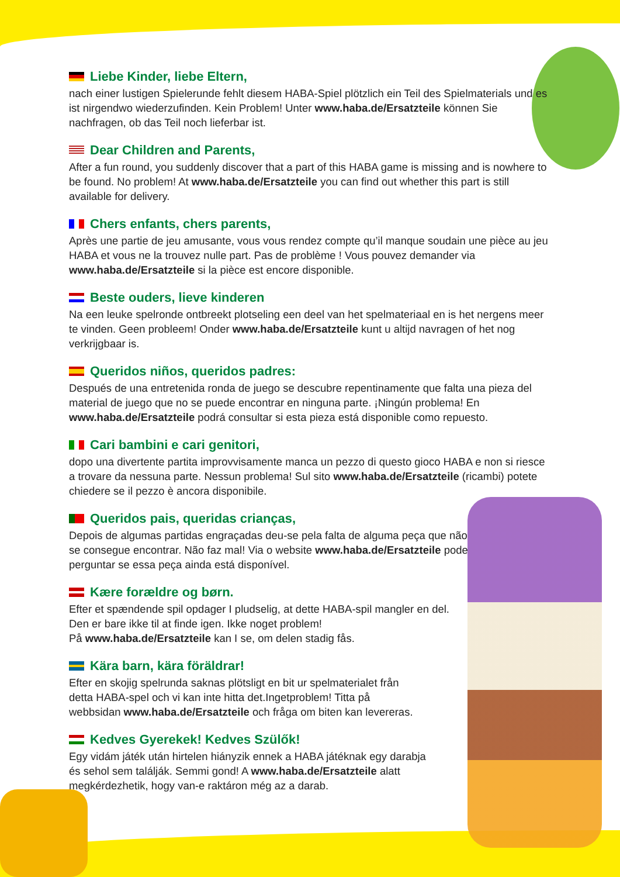Liebe Kinder, liebe Eltern,
nach einer lustigen Spielerunde fehlt diesem HABA-Spiel plötzlich ein Teil des Spielmaterials und es ist nirgendwo wiederzufinden. Kein Problem! Unter www.haba.de/Ersatzteile können Sie nachfragen, ob das Teil noch lieferbar ist.
Dear Children and Parents,
After a fun round, you suddenly discover that a part of this HABA game is missing and is nowhere to be found. No problem! At www.haba.de/Ersatzteile you can find out whether this part is still available for delivery.
Chers enfants, chers parents,
Après une partie de jeu amusante, vous vous rendez compte qu’il manque soudain une pièce au jeu HABA et vous ne la trouvez nulle part. Pas de problème ! Vous pouvez demander via www.haba.de/Ersatzteile si la pièce est encore disponible.
Beste ouders, lieve kinderen
Na een leuke spelronde ontbreekt plotseling een deel van het spelmateriaal en is het nergens meer te vinden. Geen probleem! Onder www.haba.de/Ersatzteile kunt u altijd navragen of het nog verkrijgbaar is.
Queridos niños, queridos padres:
Después de una entretenida ronda de juego se descubre repentinamente que falta una pieza del material de juego que no se puede encontrar en ninguna parte. ¡Ningún problema! En www.haba.de/Ersatzteile podrá consultar si esta pieza está disponible como repuesto.
Cari bambini e cari genitori,
dopo una divertente partita improvvisamente manca un pezzo di questo gioco HABA e non si riesce a trovare da nessuna parte. Nessun problema! Sul sito www.haba.de/Ersatzteile (ricambi) potete chiedere se il pezzo è ancora disponibile.
Queridos pais, queridas crianças,
Depois de algumas partidas engraçadas deu-se pela falta de alguma peça que não
se consegue encontrar. Não faz mal! Via o website www.haba.de/Ersatzteile pode
perguntar se essa peça ainda está disponível.
Kære forældre og børn.
Efter et spændende spil opdager I pludselig, at dette HABA-spil mangler en del.
Den er bare ikke til at finde igen. Ikke noget problem!
På www.haba.de/Ersatzteile kan I se, om delen stadig fås.
Kära barn, kära föräldrar!
Efter en skojig spelrunda saknas plötsligt en bit ur spelmaterialet från
detta HABA-spel och vi kan inte hitta det.Ingetproblem! Titta på
webbsidan www.haba.de/Ersatzteile och fråga om biten kan levereras.
Kedves Gyerekek! Kedves Szülők!
Egy vidám játék után hirtelen hiányzik ennek a HABA játéknak egy darabja
és sehol sem találják. Semmi gond! A www.haba.de/Ersatzteile alatt
megkérdezhetik, hogy van-e raktáron még az a darab.